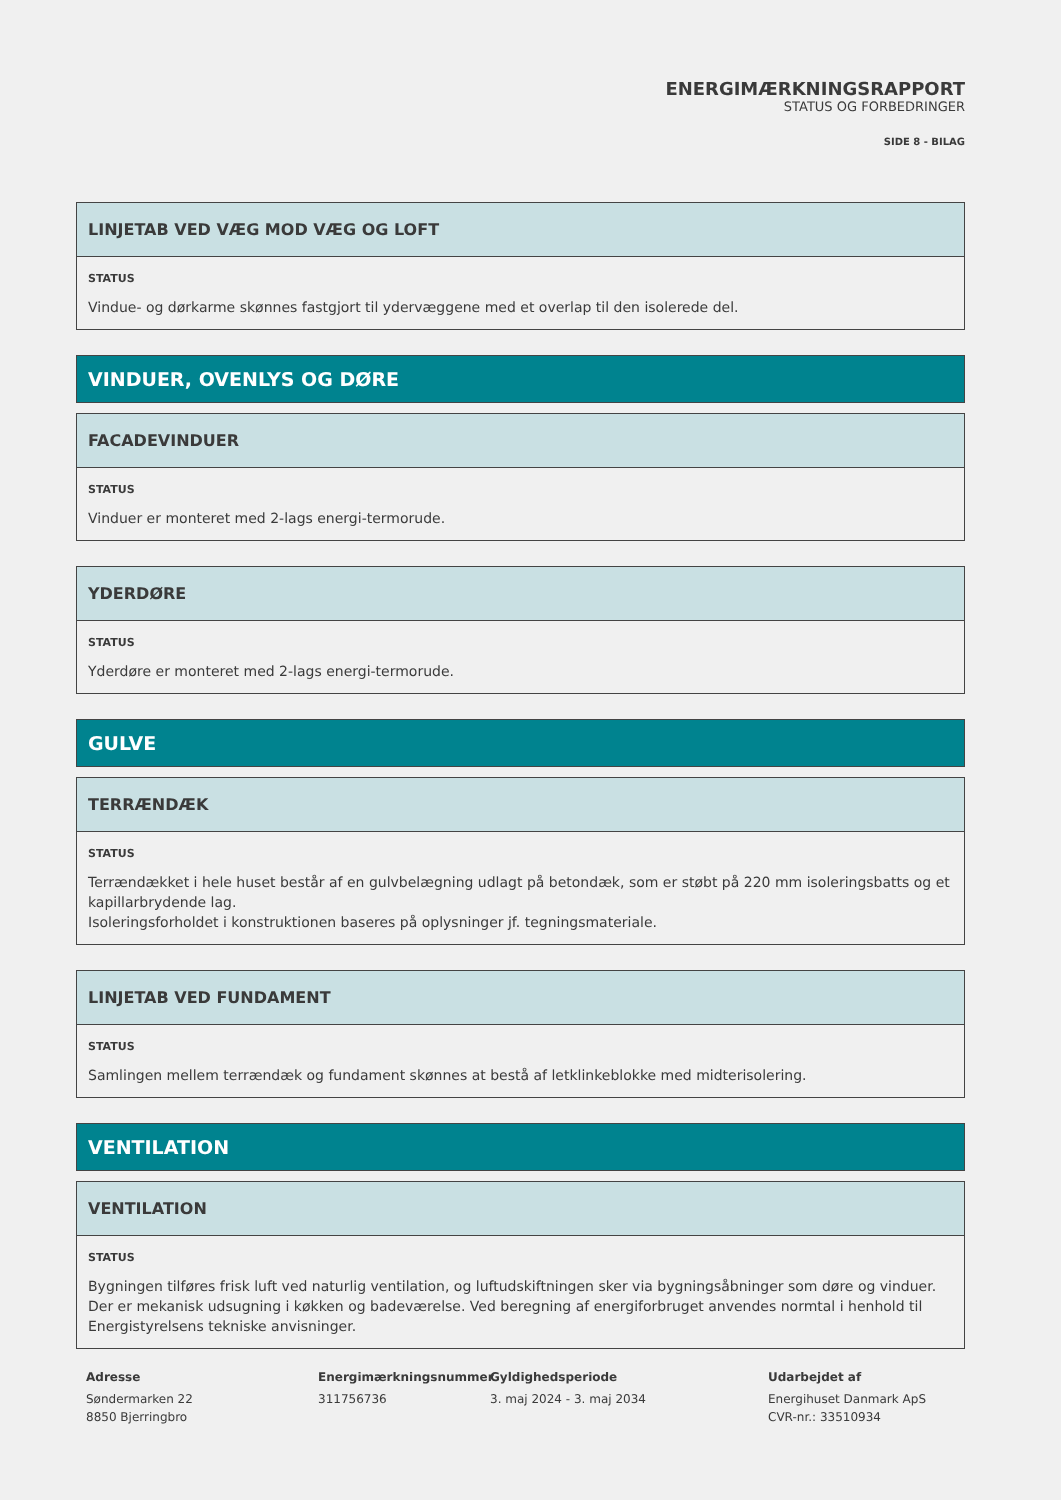ENERGIMÆRKNINGSRAPPORT
STATUS OG FORBEDRINGER
SIDE 8 - BILAG
LINJETAB VED VÆG MOD VÆG OG LOFT
STATUS
Vindue- og dørkarme skønnes fastgjort til ydervæggene med et overlap til den isolerede del.
VINDUER, OVENLYS OG DØRE
FACADEVINDUER
STATUS
Vinduer er monteret med 2-lags energi-termorude.
YDERDØRE
STATUS
Yderdøre er monteret med 2-lags energi-termorude.
GULVE
TERRÆNDÆK
STATUS
Terrændækket i hele huset består af en gulvbelægning udlagt på betondæk, som er støbt på 220 mm isoleringsbatts og et kapillarbrydende lag.
Isoleringsforholdet i konstruktionen baseres på oplysninger jf. tegningsmateriale.
LINJETAB VED FUNDAMENT
STATUS
Samlingen mellem terrændæk og fundament skønnes at bestå af letklinkeblokke med midterisolering.
VENTILATION
VENTILATION
STATUS
Bygningen tilføres frisk luft ved naturlig ventilation, og luftudskiftningen sker via bygningsåbninger som døre og vinduer. Der er mekanisk udsugning i køkken og badeværelse. Ved beregning af energiforbruget anvendes normtal i henhold til Energistyrelsens tekniske anvisninger.
Adresse
Søndermarken 22
8850 Bjerringbro
Energimærkningsnummer
311756736
Gyldighedsperiode
3. maj 2024 - 3. maj 2034
Udarbejdet af
Energihuset Danmark ApS
CVR-nr.: 33510934